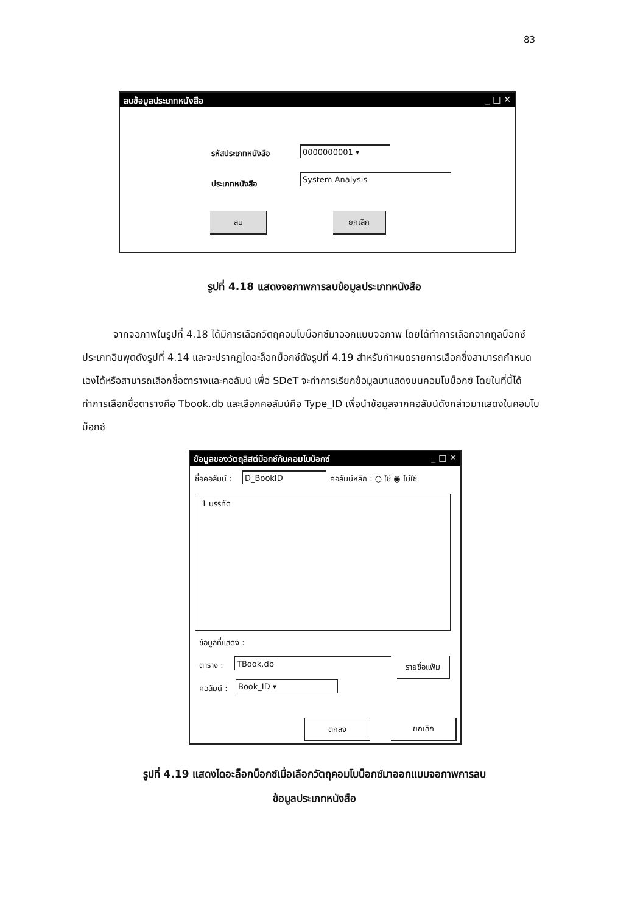83
ลบข้อมูลประเภทหนังสือ _ □ ✕
รหัสประเภทหนังสือ 0000000001 ▾
ประเภทหนังสือ
System Analysis
ลบ ยกเลิก
รูปที่ 4.18 แสดงจอภาพการลบข้อมูลประเภทหนังสือ
จากจอภาพในรูปที่ 4.18 ได้มีการเลือกวัตถุคอมโบบ็อกซ์มาออกแบบจอภาพ โดยได้ทำการเลือกจากทูลบ็อกซ์ประเภทอินพุตดังรูปที่ 4.14 และจะปรากฏไดอะล็อกบ็อกซ์ดังรูปที่ 4.19 สำหรับกำหนดรายการเลือกซึ่งสามารถกำหนดเองได้หรือสามารถเลือกชื่อตารางและคอลัมน์ เพื่อ SDeT จะทำการเรียกข้อมูลมาแสดงบนคอมโบบ็อกซ์ โดยในที่นี้ได้ทำการเลือกชื่อตารางคือ Tbook.db และเลือกคอลัมน์คือ Type_ID เพื่อนำข้อมูลจากคอลัมน์ดังกล่าวมาแสดงในคอมโบบ็อกซ์
ข้อมูลของวัตถุลิสต์บ็อกซ์กับคอมโบบ็อกซ์ _ □ ✕
ชื่อคอลัมน์ : D_BookID คอลัมน์หลัก : ○ ใช่ ◉ ไม่ใช่
1 บรรทัด
ข้อมูลที่แสดง :
ตาราง : TBook.db
รายชื่อแฟ้ม
คอลัมน์ : Book_ID ▾
ตกลง ยกเลิก
รูปที่ 4.19 แสดงไดอะล็อกบ็อกซ์เมื่อเลือกวัตถุคอมโบบ็อกซ์มาออกแบบจอภาพการลบ
ข้อมูลประเภทหนังสือ